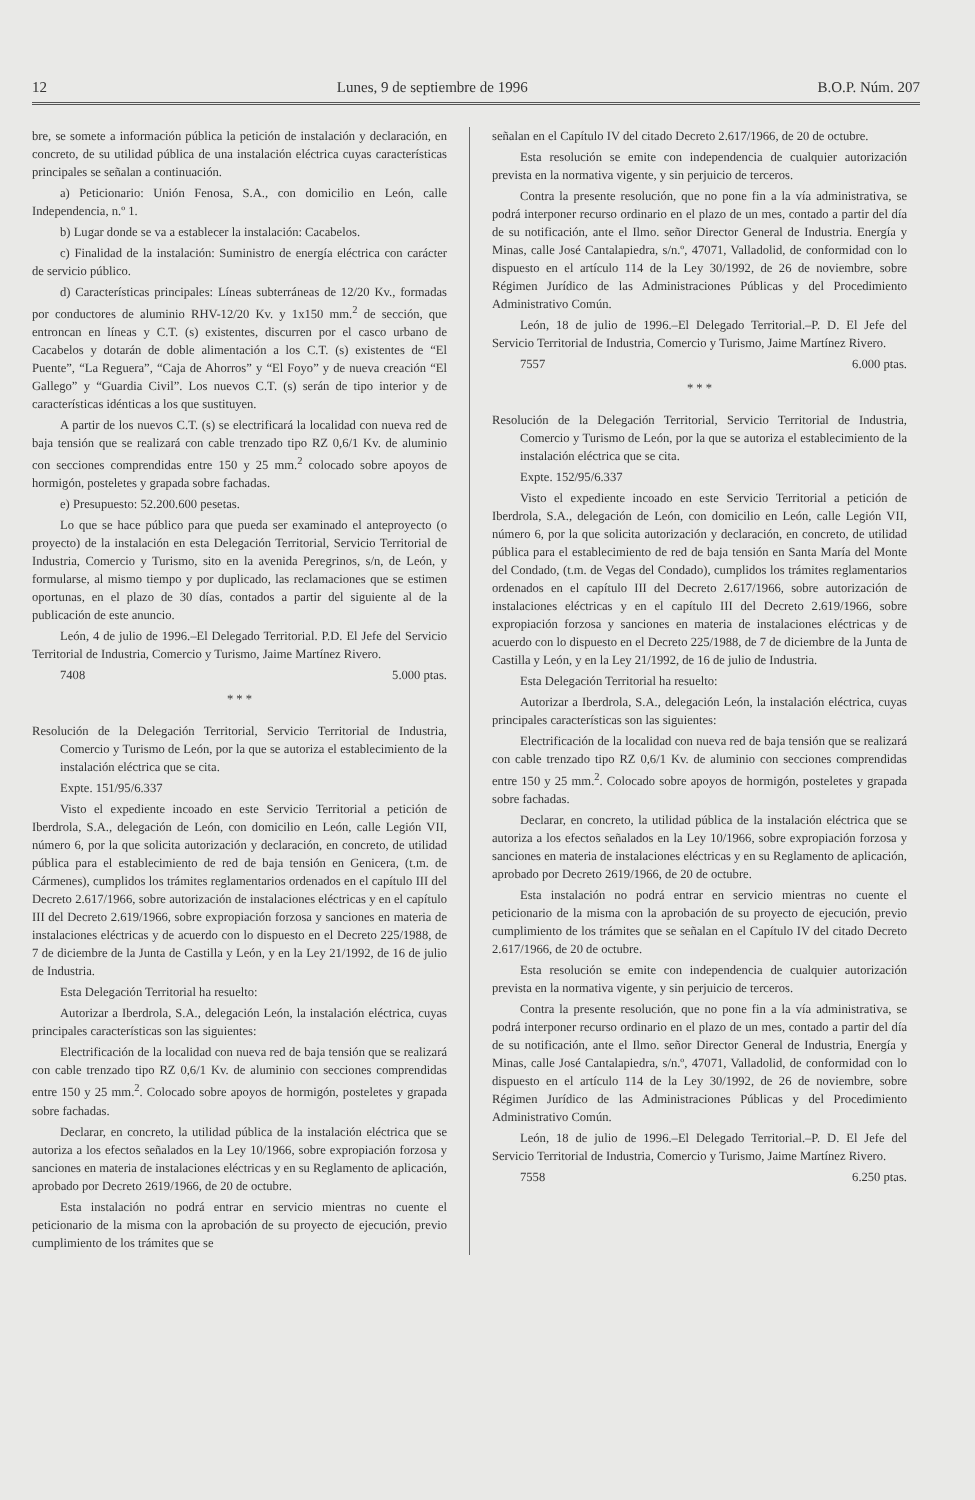12 Lunes, 9 de septiembre de 1996 B.O.P. Núm. 207
bre, se somete a información pública la petición de instalación y declaración, en concreto, de su utilidad pública de una instalación eléctrica cuyas características principales se señalan a continuación.
a) Peticionario: Unión Fenosa, S.A., con domicilio en León, calle Independencia, n.º 1.
b) Lugar donde se va a establecer la instalación: Cacabelos.
c) Finalidad de la instalación: Suministro de energía eléctrica con carácter de servicio público.
d) Características principales: Líneas subterráneas de 12/20 Kv., formadas por conductores de aluminio RHV-12/20 Kv. y 1x150 mm.<sup>2</sup> de sección, que entroncan en líneas y C.T. (s) existentes, discurren por el casco urbano de Cacabelos y dotarán de doble alimentación a los C.T. (s) existentes de “El Puente”, “La Reguera”, “Caja de Ahorros” y “El Foyo” y de nueva creación “El Gallego” y “Guardia Civil”. Los nuevos C.T. (s) serán de tipo interior y de características idénticas a los que sustituyen.
A partir de los nuevos C.T. (s) se electrificará la localidad con nueva red de baja tensión que se realizará con cable trenzado tipo RZ 0,6/1 Kv. de aluminio con secciones comprendidas entre 150 y 25 mm.<sup>2</sup> colocado sobre apoyos de hormigón, posteletes y grapada sobre fachadas.
e) Presupuesto: 52.200.600 pesetas.
Lo que se hace público para que pueda ser examinado el anteproyecto (o proyecto) de la instalación en esta Delegación Territorial, Servicio Territorial de Industria, Comercio y Turismo, sito en la avenida Peregrinos, s/n, de León, y formularse, al mismo tiempo y por duplicado, las reclamaciones que se estimen oportunas, en el plazo de 30 días, contados a partir del siguiente al de la publicación de este anuncio.
León, 4 de julio de 1996.–El Delegado Territorial. P.D. El Jefe del Servicio Territorial de Industria, Comercio y Turismo, Jaime Martínez Rivero.
7408 5.000 ptas.
* * *
Resolución de la Delegación Territorial, Servicio Territorial de Industria, Comercio y Turismo de León, por la que se autoriza el establecimiento de la instalación eléctrica que se cita.
Expte. 151/95/6.337
Visto el expediente incoado en este Servicio Territorial a petición de Iberdrola, S.A., delegación de León, con domicilio en León, calle Legión VII, número 6, por la que solicita autorización y declaración, en concreto, de utilidad pública para el establecimiento de red de baja tensión en Genicera, (t.m. de Cármenes), cumplidos los trámites reglamentarios ordenados en el capítulo III del Decreto 2.617/1966, sobre autorización de instalaciones eléctricas y en el capítulo III del Decreto 2.619/1966, sobre expropiación forzosa y sanciones en materia de instalaciones eléctricas y de acuerdo con lo dispuesto en el Decreto 225/1988, de 7 de diciembre de la Junta de Castilla y León, y en la Ley 21/1992, de 16 de julio de Industria.
Esta Delegación Territorial ha resuelto:
Autorizar a Iberdrola, S.A., delegación León, la instalación eléctrica, cuyas principales características son las siguientes:
Electrificación de la localidad con nueva red de baja tensión que se realizará con cable trenzado tipo RZ 0,6/1 Kv. de aluminio con secciones comprendidas entre 150 y 25 mm.<sup>2</sup>. Colocado sobre apoyos de hormigón, posteletes y grapada sobre fachadas.
Declarar, en concreto, la utilidad pública de la instalación eléctrica que se autoriza a los efectos señalados en la Ley 10/1966, sobre expropiación forzosa y sanciones en materia de instalaciones eléctricas y en su Reglamento de aplicación, aprobado por Decreto 2619/1966, de 20 de octubre.
Esta instalación no podrá entrar en servicio mientras no cuente el peticionario de la misma con la aprobación de su proyecto de ejecución, previo cumplimiento de los trámites que se
señalan en el Capítulo IV del citado Decreto 2.617/1966, de 20 de octubre.
Esta resolución se emite con independencia de cualquier autorización prevista en la normativa vigente, y sin perjuicio de terceros.
Contra la presente resolución, que no pone fin a la vía administrativa, se podrá interponer recurso ordinario en el plazo de un mes, contado a partir del día de su notificación, ante el Ilmo. señor Director General de Industria. Energía y Minas, calle José Cantalapiedra, s/n.º, 47071, Valladolid, de conformidad con lo dispuesto en el artículo 114 de la Ley 30/1992, de 26 de noviembre, sobre Régimen Jurídico de las Administraciones Públicas y del Procedimiento Administrativo Común.
León, 18 de julio de 1996.–El Delegado Territorial.–P. D. El Jefe del Servicio Territorial de Industria, Comercio y Turismo, Jaime Martínez Rivero.
7557 6.000 ptas.
* * *
Resolución de la Delegación Territorial, Servicio Territorial de Industria, Comercio y Turismo de León, por la que se autoriza el establecimiento de la instalación eléctrica que se cita.
Expte. 152/95/6.337
Visto el expediente incoado en este Servicio Territorial a petición de Iberdrola, S.A., delegación de León, con domicilio en León, calle Legión VII, número 6, por la que solicita autorización y declaración, en concreto, de utilidad pública para el establecimiento de red de baja tensión en Santa María del Monte del Condado, (t.m. de Vegas del Condado), cumplidos los trámites reglamentarios ordenados en el capítulo III del Decreto 2.617/1966, sobre autorización de instalaciones eléctricas y en el capítulo III del Decreto 2.619/1966, sobre expropiación forzosa y sanciones en materia de instalaciones eléctricas y de acuerdo con lo dispuesto en el Decreto 225/1988, de 7 de diciembre de la Junta de Castilla y León, y en la Ley 21/1992, de 16 de julio de Industria.
Esta Delegación Territorial ha resuelto:
Autorizar a Iberdrola, S.A., delegación León, la instalación eléctrica, cuyas principales características son las siguientes:
Electrificación de la localidad con nueva red de baja tensión que se realizará con cable trenzado tipo RZ 0,6/1 Kv. de aluminio con secciones comprendidas entre 150 y 25 mm.<sup>2</sup>. Colocado sobre apoyos de hormigón, posteletes y grapada sobre fachadas.
Declarar, en concreto, la utilidad pública de la instalación eléctrica que se autoriza a los efectos señalados en la Ley 10/1966, sobre expropiación forzosa y sanciones en materia de instalaciones eléctricas y en su Reglamento de aplicación, aprobado por Decreto 2619/1966, de 20 de octubre.
Esta instalación no podrá entrar en servicio mientras no cuente el peticionario de la misma con la aprobación de su proyecto de ejecución, previo cumplimiento de los trámites que se señalan en el Capítulo IV del citado Decreto 2.617/1966, de 20 de octubre.
Esta resolución se emite con independencia de cualquier autorización prevista en la normativa vigente, y sin perjuicio de terceros.
Contra la presente resolución, que no pone fin a la vía administrativa, se podrá interponer recurso ordinario en el plazo de un mes, contado a partir del día de su notificación, ante el Ilmo. señor Director General de Industria, Energía y Minas, calle José Cantalapiedra, s/n.º, 47071, Valladolid, de conformidad con lo dispuesto en el artículo 114 de la Ley 30/1992, de 26 de noviembre, sobre Régimen Jurídico de las Administraciones Públicas y del Procedimiento Administrativo Común.
León, 18 de julio de 1996.–El Delegado Territorial.–P. D. El Jefe del Servicio Territorial de Industria, Comercio y Turismo, Jaime Martínez Rivero.
7558 6.250 ptas.